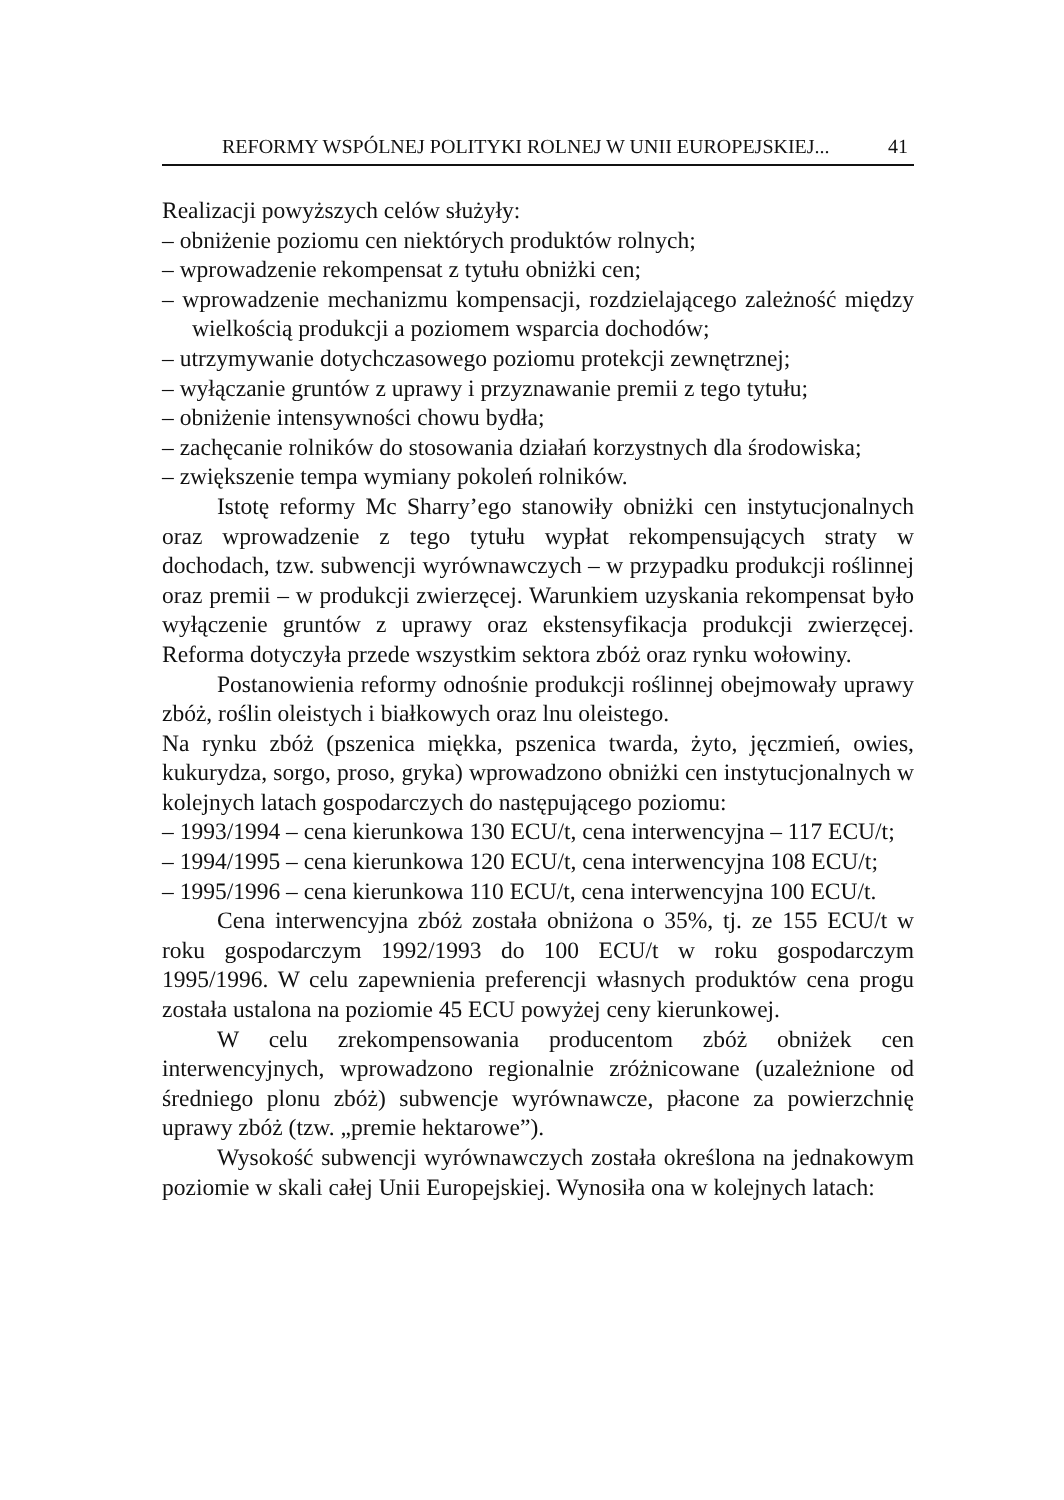REFORMY WSPÓLNEJ POLITYKI ROLNEJ W UNII EUROPEJSKIEJ... 41
Realizacji powyższych celów służyły:
– obniżenie poziomu cen niektórych produktów rolnych;
– wprowadzenie rekompensat z tytułu obniżki cen;
– wprowadzenie mechanizmu kompensacji, rozdzielającego zależność między wielkością produkcji a poziomem wsparcia dochodów;
– utrzymywanie dotychczasowego poziomu protekcji zewnętrznej;
– wyłączanie gruntów z uprawy i przyznawanie premii z tego tytułu;
– obniżenie intensywności chowu bydła;
– zachęcanie rolników do stosowania działań korzystnych dla środowiska;
– zwiększenie tempa wymiany pokoleń rolników.
Istotę reformy Mc Sharry’ego stanowiły obniżki cen instytucjonalnych oraz wprowadzenie z tego tytułu wypłat rekompensujących straty w dochodach, tzw. subwencji wyrównawczych – w przypadku produkcji roślinnej oraz premii – w produkcji zwierzęcej. Warunkiem uzyskania rekompensat było wyłączenie gruntów z uprawy oraz ekstensyfikacja produkcji zwierzęcej. Reforma dotyczyła przede wszystkim sektora zbóż oraz rynku wołowiny.
Postanowienia reformy odnośnie produkcji roślinnej obejmowały uprawy zbóż, roślin oleistych i białkowych oraz lnu oleistego.
Na rynku zbóż (pszenica miękka, pszenica twarda, żyto, jęczmień, owies, kukurydza, sorgo, proso, gryka) wprowadzono obniżki cen instytucjonalnych w kolejnych latach gospodarczych do następującego poziomu:
– 1993/1994 – cena kierunkowa 130 ECU/t, cena interwencyjna – 117 ECU/t;
– 1994/1995 – cena kierunkowa 120 ECU/t, cena interwencyjna 108 ECU/t;
– 1995/1996 – cena kierunkowa 110 ECU/t, cena interwencyjna 100 ECU/t.
Cena interwencyjna zbóż została obniżona o 35%, tj. ze 155 ECU/t w roku gospodarczym 1992/1993 do 100 ECU/t w roku gospodarczym 1995/1996. W celu zapewnienia preferencji własnych produktów cena progu została ustalona na poziomie 45 ECU powyżej ceny kierunkowej.
W celu zrekompensowania producentom zbóż obniżek cen interwencyjnych, wprowadzono regionalnie zróżnicowane (uzależnione od średniego plonu zbóż) subwencje wyrównawcze, płacone za powierzchnię uprawy zbóż (tzw. „premie hektarowe”).
Wysokość subwencji wyrównawczych została określona na jednakowym poziomie w skali całej Unii Europejskiej. Wynosiła ona w kolejnych latach: